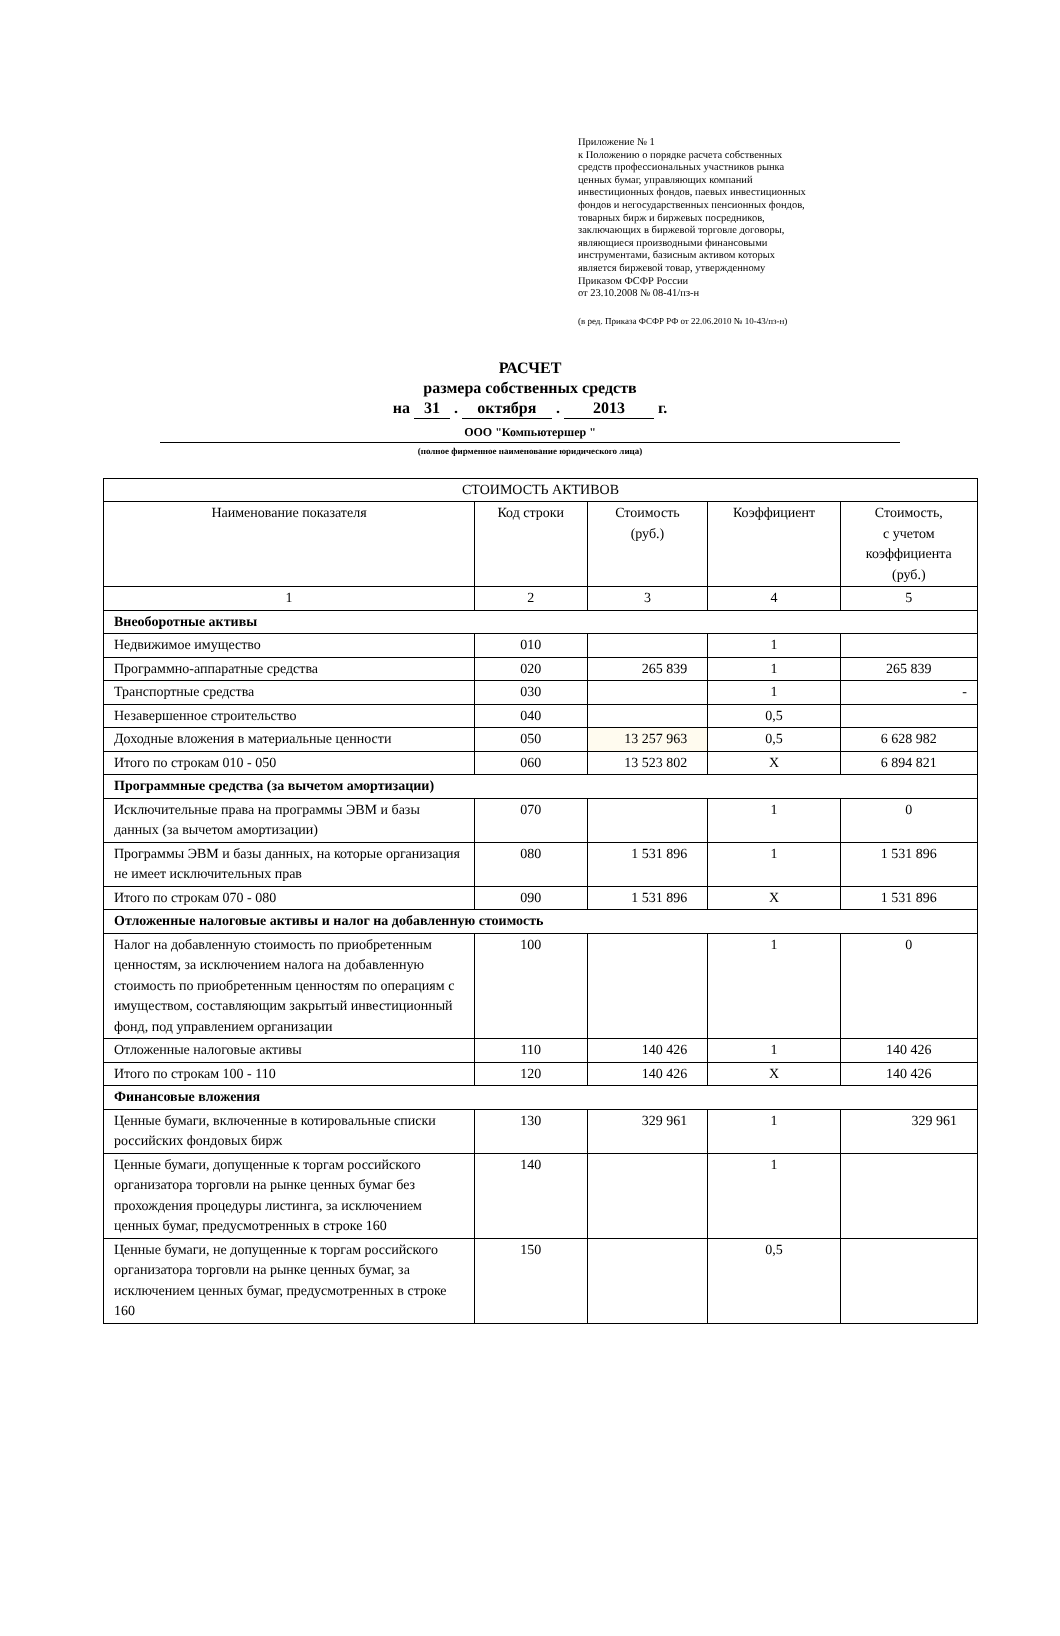Приложение № 1
к Положению о порядке расчета собственных
средств профессиональных участников рынка
ценных бумаг, управляющих компаний
инвестиционных фондов, паевых инвестиционных
фондов и негосударственных пенсионных фондов,
товарных бирж и биржевых посредников,
заключающих в биржевой торговле договоры,
являющиеся производными финансовыми
инструментами, базисным активом которых
является биржевой товар, утвержденному
Приказом ФСФР России
от 23.10.2008 № 08-41/пз-н
(в ред. Приказа ФСФР РФ от 22.06.2010 № 10-43/пз-н)
РАСЧЕТ
размера собственных средств
на 31 . октября . 2013 г.
ООО "Компьютершер "
(полное фирменное наименование юридического лица)
| СТОИМОСТЬ АКТИВОВ | | | | |
| --- | --- | --- | --- | --- |
| Наименование показателя | Код строки | Стоимость (руб.) | Коэффициент | Стоимость, с учетом коэффициента (руб.) |
| 1 | 2 | 3 | 4 | 5 |
| Внеоборотные активы | | | | |
| Недвижимое имущество | 010 | | 1 | |
| Программно-аппаратные средства | 020 | 265 839 | 1 | 265 839 |
| Транспортные средства | 030 | | 1 | - |
| Незавершенное строительство | 040 | | 0,5 | |
| Доходные вложения в материальные ценности | 050 | 13 257 963 | 0,5 | 6 628 982 |
| Итого по строкам 010 - 050 | 060 | 13 523 802 | X | 6 894 821 |
| Программные средства (за вычетом амортизации) | | | | |
| Исключительные права на программы ЭВМ и базы данных (за вычетом амортизации) | 070 | | 1 | 0 |
| Программы ЭВМ и базы данных, на которые организация не имеет исключительных прав | 080 | 1 531 896 | 1 | 1 531 896 |
| Итого по строкам 070 - 080 | 090 | 1 531 896 | X | 1 531 896 |
| Отложенные налоговые активы и налог на добавленную стоимость | | | | |
| Налог на добавленную стоимость по приобретенным ценностям, за исключением налога на добавленную стоимость по приобретенным ценностям по операциям с имуществом, составляющим закрытый инвестиционный фонд, под управлением организации | 100 | | 1 | 0 |
| Отложенные налоговые активы | 110 | 140 426 | 1 | 140 426 |
| Итого по строкам 100 - 110 | 120 | 140 426 | X | 140 426 |
| Финансовые вложения | | | | |
| Ценные бумаги, включенные в котировальные списки российских фондовых бирж | 130 | 329 961 | 1 | 329 961 |
| Ценные бумаги, допущенные к торгам российского организатора торговли на рынке ценных бумаг без прохождения процедуры листинга, за исключением ценных бумаг, предусмотренных в строке 160 | 140 | | 1 | |
| Ценные бумаги, не допущенные к торгам российского организатора торговли на рынке ценных бумаг, за исключением ценных бумаг, предусмотренных в строке 160 | 150 | | 0,5 | |